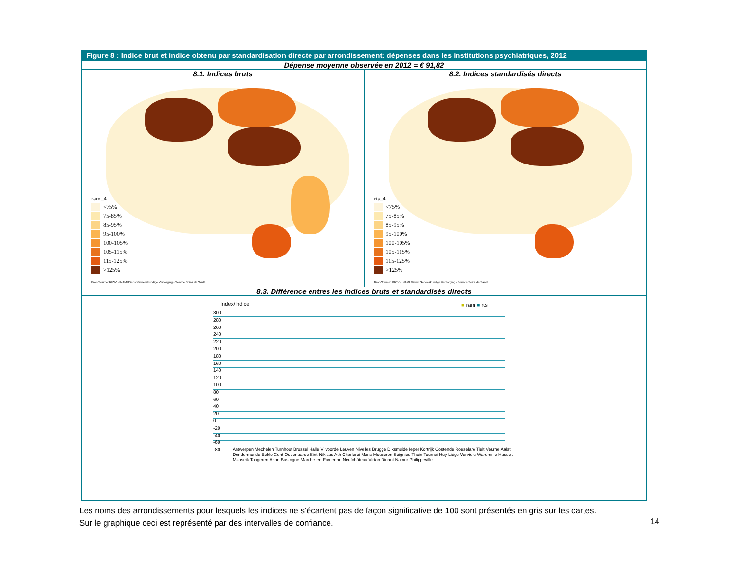Figure 8 : Indice brut et indice obtenu par standardisation directe par arrondissement: dépenses dans les institutions psychiatriques, 2012
Dépense moyenne observée en 2012 = € 91,82
8.1. Indices bruts 8.2. Indices standardisés directs
ram_4
<75%
75-85%
85-95%
95-100%
100-105%
105-115%
115-125%
>125%
Bron/Source: RIZIV - INAMI Dienst Geneeskundige Verzorging - Service Soins de Santé
rts_4
<75%
75-85%
85-95%
95-100%
100-105%
105-115%
115-125%
>125%
Bron/Source: RIZIV - INAMI Dienst Geneeskundige Verzorging - Service Soins de Santé
8.3. Différence entres les indices bruts et standardisés directs
Index/Indice ■ ram ■ rts
300
280
260
240
220
200
180
160
140
120
100
80
60
40
20
0
-20
-40
-60
-80
Antwerpen Mechelen Turnhout Brussel Halle Vilvoorde Leuven Nivelles Brugge Diksmuide Ieper Kortrijk Oostende Roeselare Tielt Veurne Aalst Dendermonde Eeklo Gent Oudenaarde Sint-Niklaas Ath Charleroi Mons Mouscron Soignies Thuin Tournai Huy Liège Verviers Waremme Hasselt Maaseik Tongeren Arlon Bastogne Marche-en-Famenne Neufchâteau Virton Dinant Namur Philippeville
Les noms des arrondissements pour lesquels les indices ne s’écartent pas de façon significative de 100 sont présentés en gris sur les cartes.
Sur le graphique ceci est représenté par des intervalles de confiance.
14